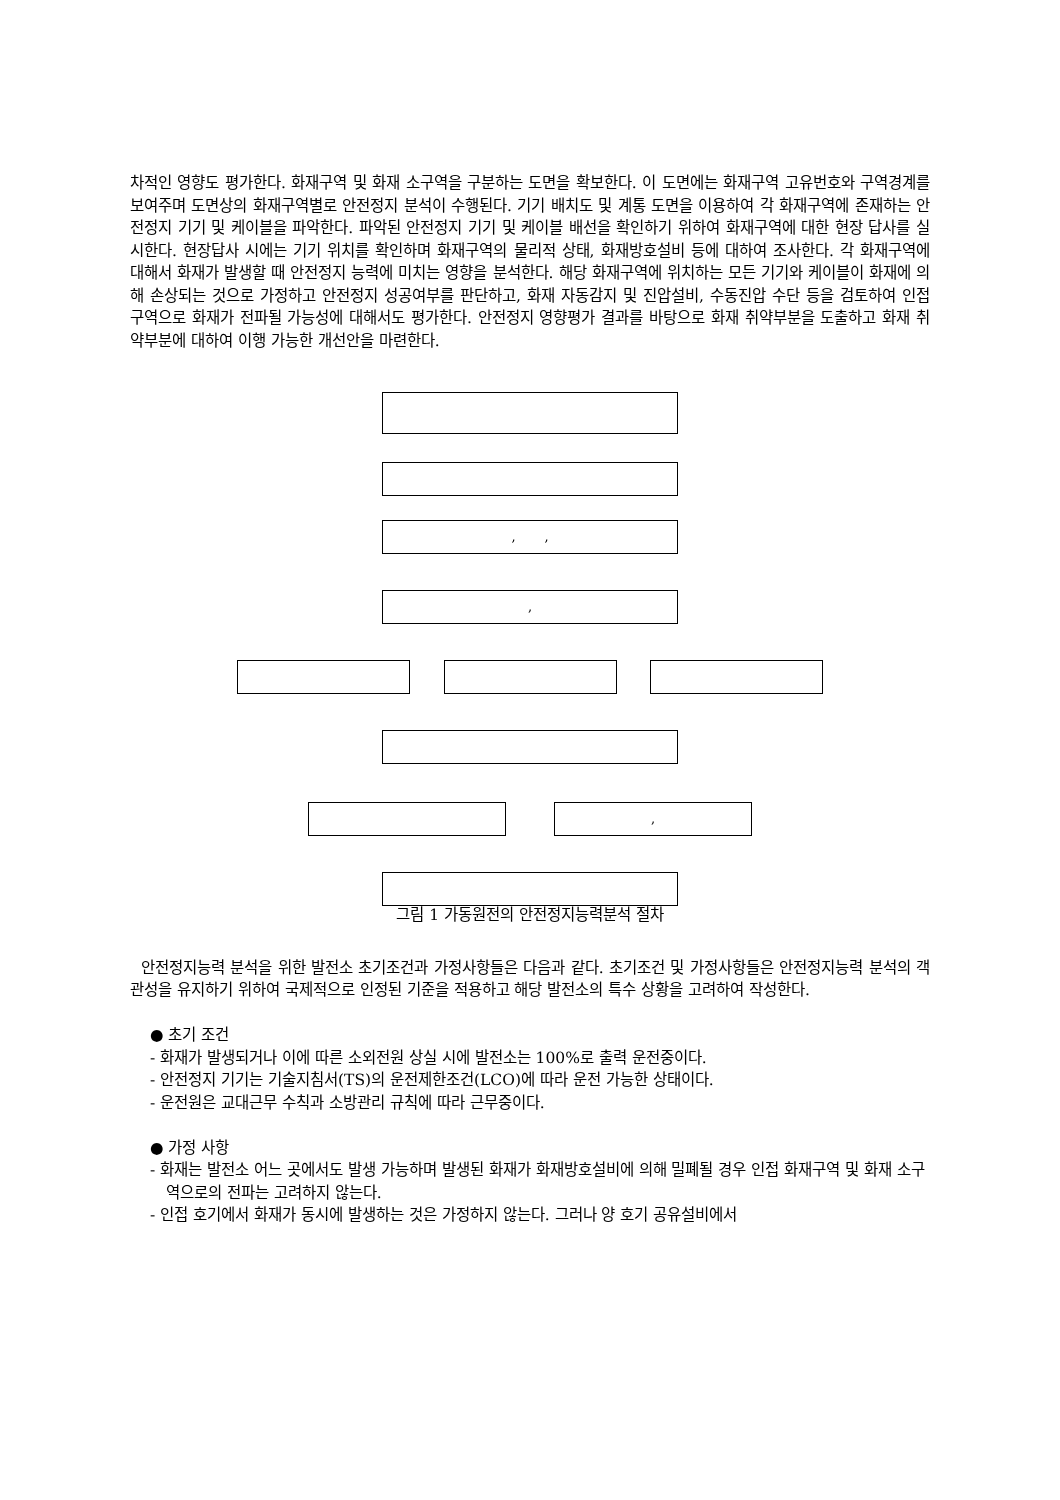차적인 영향도 평가한다. 화재구역 및 화재 소구역을 구분하는 도면을 확보한다. 이 도면에는 화재구역 고유번호와 구역경계를 보여주며 도면상의 화재구역별로 안전정지 분석이 수행된다. 기기 배치도 및 계통 도면을 이용하여 각 화재구역에 존재하는 안전정지 기기 및 케이블을 파악한다. 파악된 안전정지 기기 및 케이블 배선을 확인하기 위하여 화재구역에 대한 현장 답사를 실시한다. 현장답사 시에는 기기 위치를 확인하며 화재구역의 물리적 상태, 화재방호설비 등에 대하여 조사한다. 각 화재구역에 대해서 화재가 발생할 때 안전정지 능력에 미치는 영향을 분석한다. 해당 화재구역에 위치하는 모든 기기와 케이블이 화재에 의해 손상되는 것으로 가정하고 안전정지 성공여부를 판단하고, 화재 자동감지 및 진압설비, 수동진압 수단 등을 검토하여 인접 구역으로 화재가 전파될 가능성에 대해서도 평가한다. 안전정지 영향평가 결과를 바탕으로 화재 취약부분을 도출하고 화재 취약부분에 대하여 이행 가능한 개선안을 마련한다.
, ,
,
,
그림 1 가동원전의 안전정지능력분석 절차
안전정지능력 분석을 위한 발전소 초기조건과 가정사항들은 다음과 같다. 초기조건 및 가정사항들은 안전정지능력 분석의 객관성을 유지하기 위하여 국제적으로 인정된 기준을 적용하고 해당 발전소의 특수 상황을 고려하여 작성한다.
● 초기 조건
- 화재가 발생되거나 이에 따른 소외전원 상실 시에 발전소는 100%로 출력 운전중이다.
- 안전정지 기기는 기술지침서(TS)의 운전제한조건(LCO)에 따라 운전 가능한 상태이다.
- 운전원은 교대근무 수칙과 소방관리 규칙에 따라 근무중이다.
● 가정 사항
- 화재는 발전소 어느 곳에서도 발생 가능하며 발생된 화재가 화재방호설비에 의해 밀폐될 경우 인접 화재구역 및 화재 소구역으로의 전파는 고려하지 않는다.
- 인접 호기에서 화재가 동시에 발생하는 것은 가정하지 않는다. 그러나 양 호기 공유설비에서